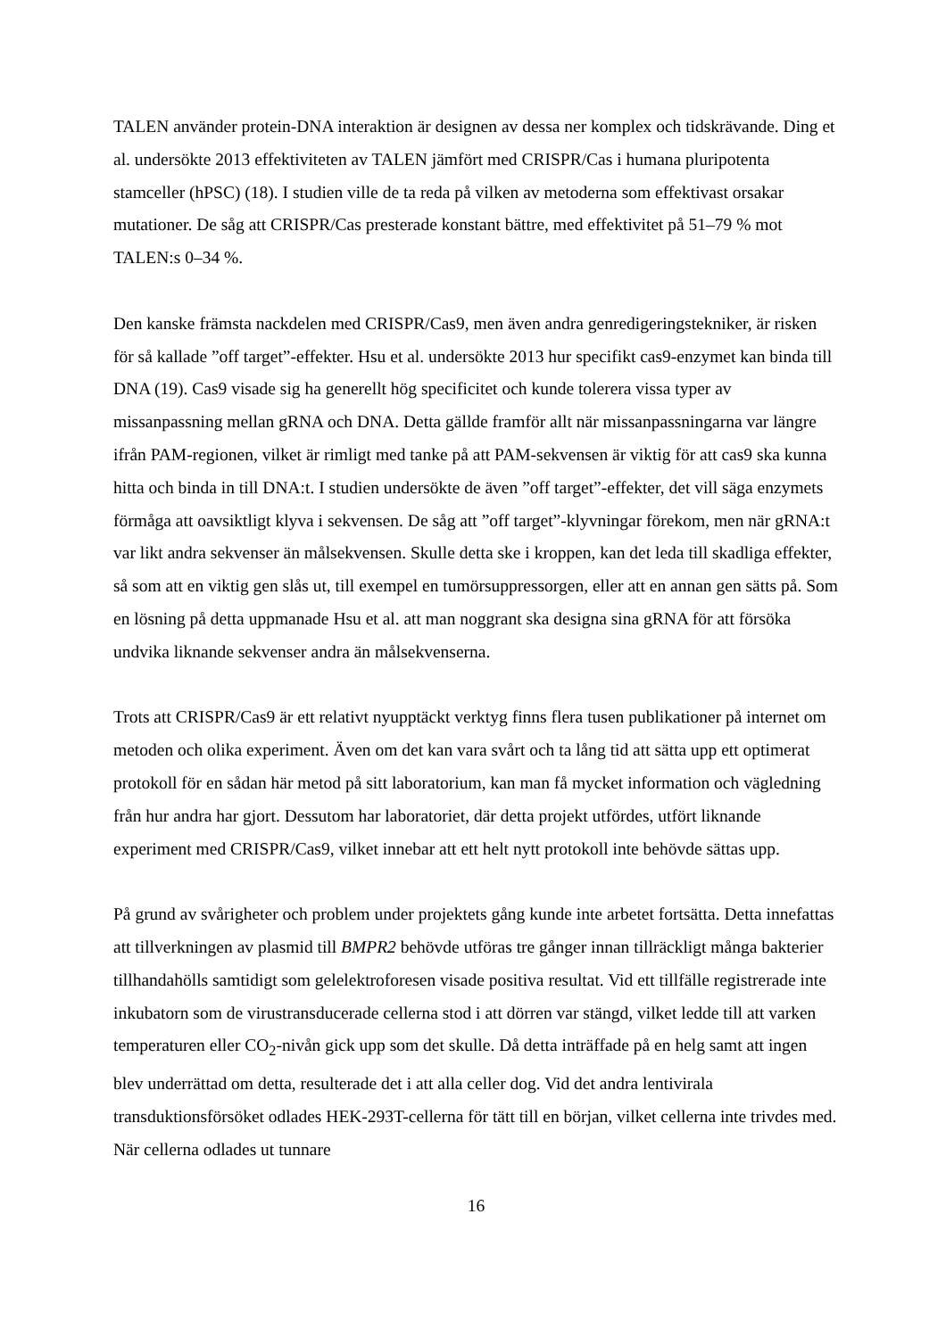TALEN använder protein-DNA interaktion är designen av dessa ner komplex och tidskrävande. Ding et al. undersökte 2013 effektiviteten av TALEN jämfört med CRISPR/Cas i humana pluripotenta stamceller (hPSC) (18). I studien ville de ta reda på vilken av metoderna som effektivast orsakar mutationer. De såg att CRISPR/Cas presterade konstant bättre, med effektivitet på 51–79 % mot TALEN:s 0–34 %.
Den kanske främsta nackdelen med CRISPR/Cas9, men även andra genredigeringstekniker, är risken för så kallade ”off target”-effekter. Hsu et al. undersökte 2013 hur specifikt cas9-enzymet kan binda till DNA (19). Cas9 visade sig ha generellt hög specificitet och kunde tolerera vissa typer av missanpassning mellan gRNA och DNA. Detta gällde framför allt när missanpassningarna var längre ifrån PAM-regionen, vilket är rimligt med tanke på att PAM-sekvensen är viktig för att cas9 ska kunna hitta och binda in till DNA:t. I studien undersökte de även ”off target”-effekter, det vill säga enzymets förmåga att oavsiktligt klyva i sekvensen. De såg att ”off target”-klyvningar förekom, men när gRNA:t var likt andra sekvenser än målsekvensen. Skulle detta ske i kroppen, kan det leda till skadliga effekter, så som att en viktig gen slås ut, till exempel en tumörsuppressorgen, eller att en annan gen sätts på. Som en lösning på detta uppmanade Hsu et al. att man noggrant ska designa sina gRNA för att försöka undvika liknande sekvenser andra än målsekvenserna.
Trots att CRISPR/Cas9 är ett relativt nyupptäckt verktyg finns flera tusen publikationer på internet om metoden och olika experiment. Även om det kan vara svårt och ta lång tid att sätta upp ett optimerat protokoll för en sådan här metod på sitt laboratorium, kan man få mycket information och vägledning från hur andra har gjort. Dessutom har laboratoriet, där detta projekt utfördes, utfört liknande experiment med CRISPR/Cas9, vilket innebar att ett helt nytt protokoll inte behövde sättas upp.
På grund av svårigheter och problem under projektets gång kunde inte arbetet fortsätta. Detta innefattas att tillverkningen av plasmid till BMPR2 behövde utföras tre gånger innan tillräckligt många bakterier tillhandahölls samtidigt som gelelektroforesen visade positiva resultat. Vid ett tillfälle registrerade inte inkubatorn som de virustransducerade cellerna stod i att dörren var stängd, vilket ledde till att varken temperaturen eller CO<sub>2</sub>-nivån gick upp som det skulle. Då detta inträffade på en helg samt att ingen blev underrättad om detta, resulterade det i att alla celler dog. Vid det andra lentivirala transduktionsförsöket odlades HEK-293T-cellerna för tätt till en början, vilket cellerna inte trivdes med. När cellerna odlades ut tunnare
16